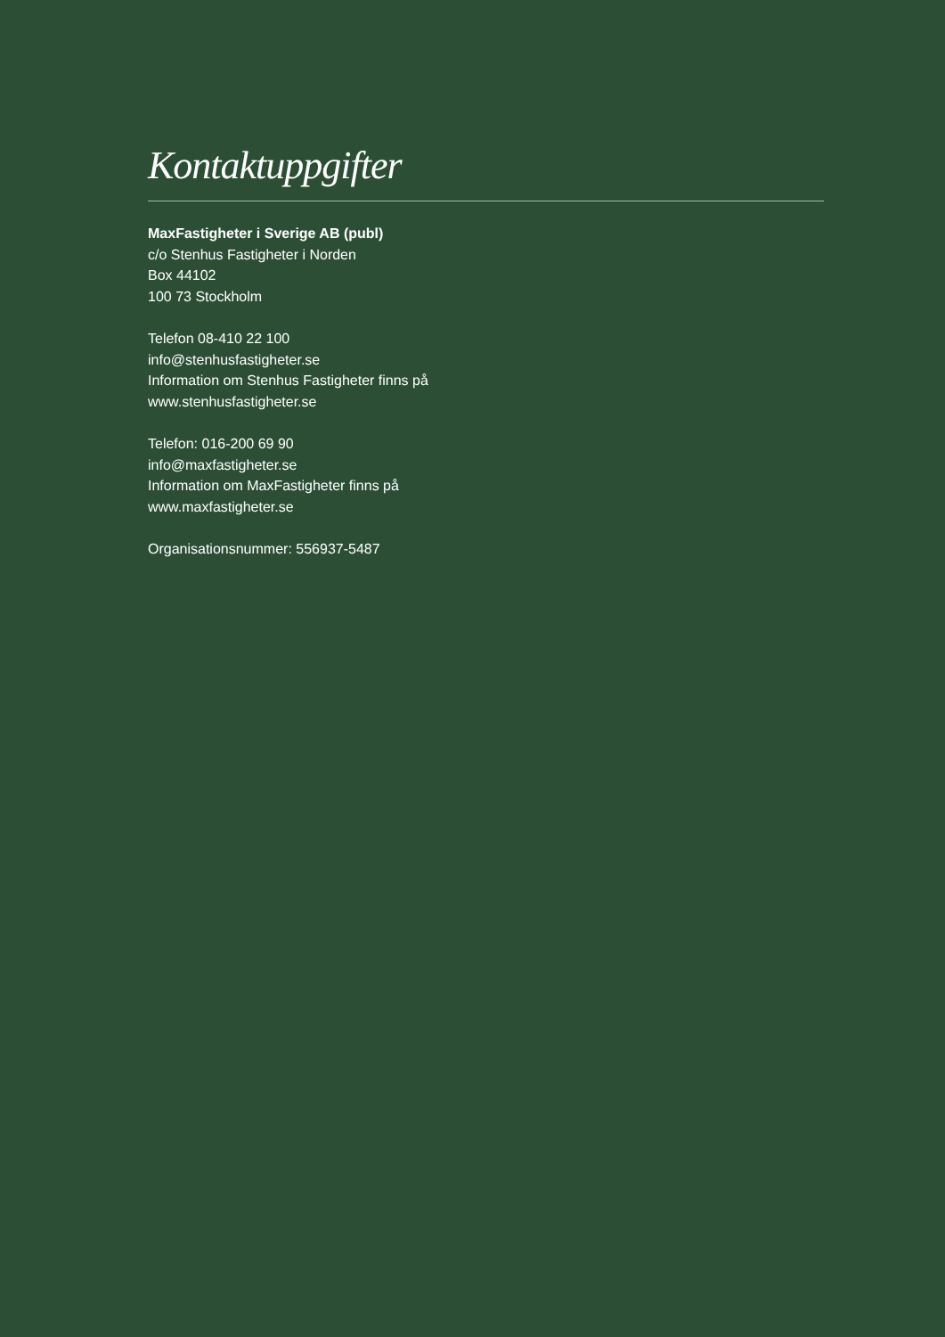Kontaktuppgifter
MaxFastigheter i Sverige AB (publ)
c/o Stenhus Fastigheter i Norden
Box 44102
100 73 Stockholm
Telefon 08-410 22 100
info@stenhusfastigheter.se
Information om Stenhus Fastigheter finns på
www.stenhusfastigheter.se
Telefon: 016-200 69 90
info@maxfastigheter.se
Information om MaxFastigheter finns på
www.maxfastigheter.se
Organisationsnummer: 556937-5487